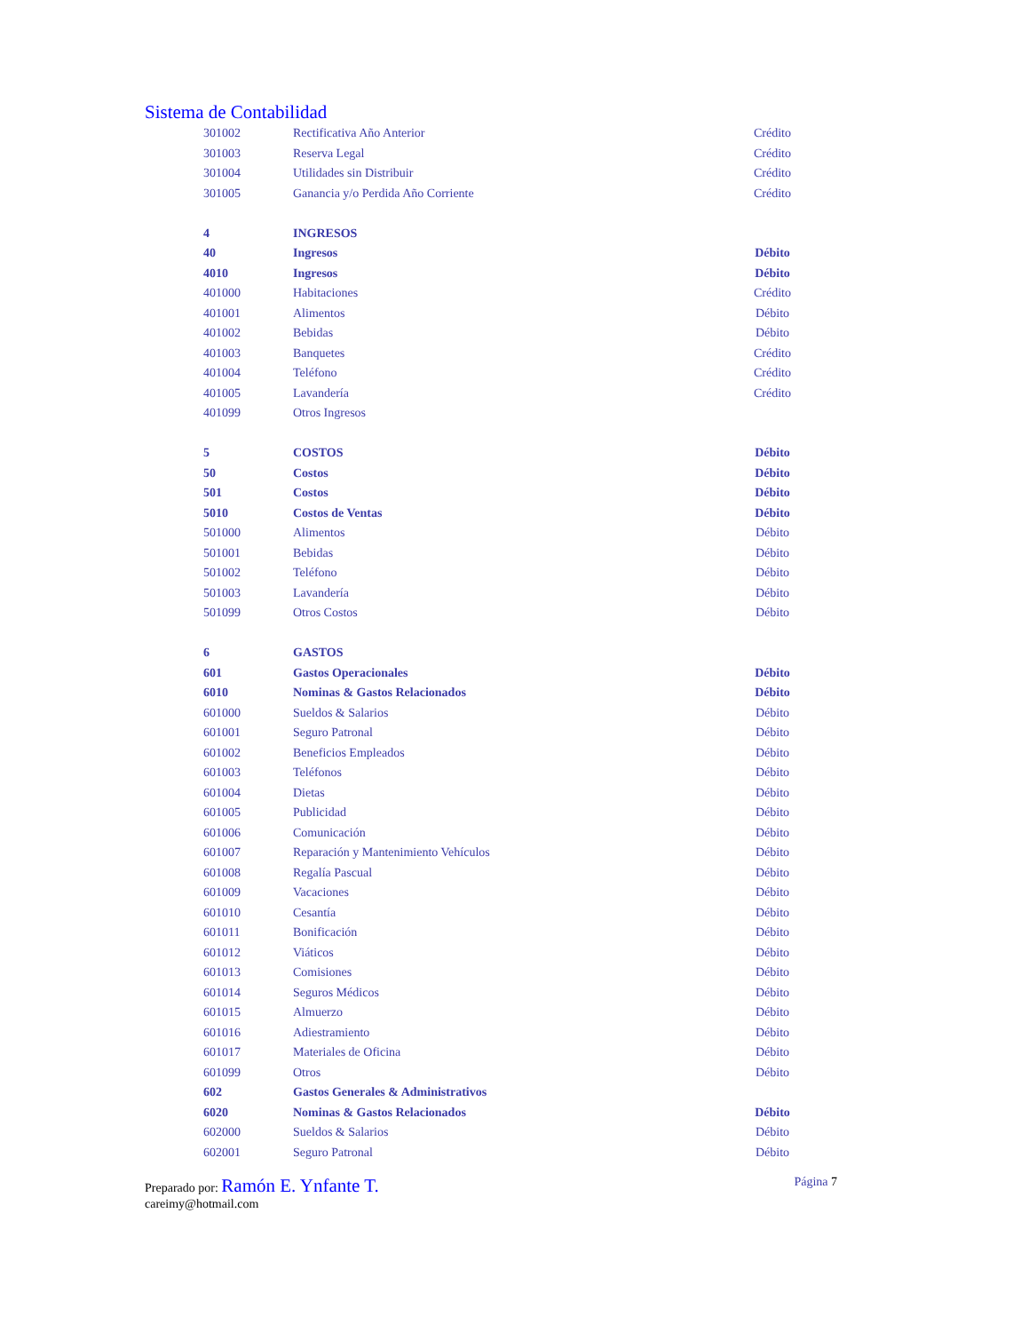Sistema de Contabilidad
| 301002 | Rectificativa Año Anterior | Crédito |
| 301003 | Reserva Legal | Crédito |
| 301004 | Utilidades sin Distribuir | Crédito |
| 301005 | Ganancia y/o Perdida Año Corriente | Crédito |
| 4 | INGRESOS | |
| 40 | Ingresos | Débito |
| 4010 | Ingresos | Débito |
| 401000 | Habitaciones | Crédito |
| 401001 | Alimentos | Débito |
| 401002 | Bebidas | Débito |
| 401003 | Banquetes | Crédito |
| 401004 | Teléfono | Crédito |
| 401005 | Lavandería | Crédito |
| 401099 | Otros Ingresos | |
| 5 | COSTOS | Débito |
| 50 | Costos | Débito |
| 501 | Costos | Débito |
| 5010 | Costos de Ventas | Débito |
| 501000 | Alimentos | Débito |
| 501001 | Bebidas | Débito |
| 501002 | Teléfono | Débito |
| 501003 | Lavandería | Débito |
| 501099 | Otros Costos | Débito |
| 6 | GASTOS | |
| 601 | Gastos Operacionales | Débito |
| 6010 | Nominas & Gastos Relacionados | Débito |
| 601000 | Sueldos & Salarios | Débito |
| 601001 | Seguro Patronal | Débito |
| 601002 | Beneficios Empleados | Débito |
| 601003 | Teléfonos | Débito |
| 601004 | Dietas | Débito |
| 601005 | Publicidad | Débito |
| 601006 | Comunicación | Débito |
| 601007 | Reparación y Mantenimiento Vehículos | Débito |
| 601008 | Regalía Pascual | Débito |
| 601009 | Vacaciones | Débito |
| 601010 | Cesantía | Débito |
| 601011 | Bonificación | Débito |
| 601012 | Viáticos | Débito |
| 601013 | Comisiones | Débito |
| 601014 | Seguros Médicos | Débito |
| 601015 | Almuerzo | Débito |
| 601016 | Adiestramiento | Débito |
| 601017 | Materiales de Oficina | Débito |
| 601099 | Otros | Débito |
| 602 | Gastos Generales & Administrativos | |
| 6020 | Nominas & Gastos Relacionados | Débito |
| 602000 | Sueldos & Salarios | Débito |
| 602001 | Seguro Patronal | Débito |
Preparado por: Ramón E. Ynfante T.
careimy@hotmail.com
Página 7